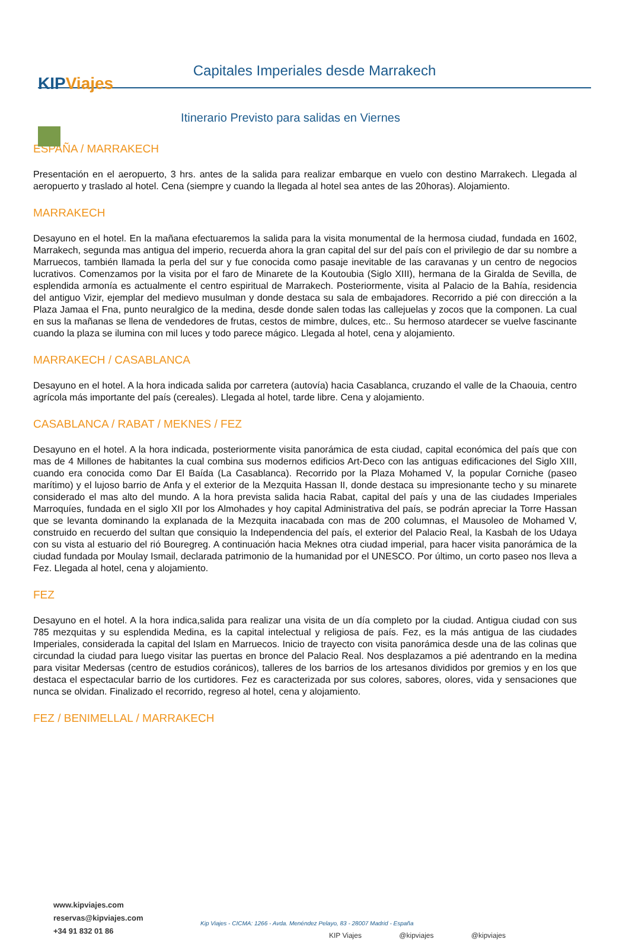KIPViajes
Capitales Imperiales desde Marrakech
Itinerario Previsto para salidas en Viernes
ESPAÑA / MARRAKECH
Presentación en el aeropuerto, 3 hrs. antes de la salida para realizar embarque en vuelo con destino Marrakech. Llegada al aeropuerto y traslado al hotel. Cena (siempre y cuando la llegada al hotel sea antes de las 20horas). Alojamiento.
MARRAKECH
Desayuno en el hotel. En la mañana efectuaremos la salida para la visita monumental de la hermosa ciudad, fundada en 1602, Marrakech, segunda mas antigua del imperio, recuerda ahora la gran capital del sur del país con el privilegio de dar su nombre a Marruecos, también llamada la perla del sur y fue conocida como pasaje inevitable de las caravanas y un centro de negocios lucrativos. Comenzamos por la visita por el faro de Minarete de la Koutoubia (Siglo XIII), hermana de la Giralda de Sevilla, de esplendida armonía es actualmente el centro espiritual de Marrakech. Posteriormente, visita al Palacio de la Bahía, residencia del antiguo Vizir, ejemplar del medievo musulman y donde destaca su sala de embajadores. Recorrido a pié con dirección a la Plaza Jamaa el Fna, punto neuralgico de la medina, desde donde salen todas las callejuelas y zocos que la componen. La cual en sus la mañanas se llena de vendedores de frutas, cestos de mimbre, dulces, etc.. Su hermoso atardecer se vuelve fascinante cuando la plaza se ilumina con mil luces y todo parece mágico. Llegada al hotel, cena y alojamiento.
MARRAKECH / CASABLANCA
Desayuno en el hotel. A la hora indicada salida por carretera (autovía) hacia Casablanca, cruzando el valle de la Chaouia, centro agrícola más importante del país (cereales). Llegada al hotel, tarde libre. Cena y alojamiento.
CASABLANCA / RABAT / MEKNES / FEZ
Desayuno en el hotel. A la hora indicada, posteriormente visita panorámica de esta ciudad, capital económica del país que con mas de 4 Millones de habitantes la cual combina sus modernos edificios Art-Deco con las antiguas edificaciones del Siglo XIII, cuando era conocida como Dar El Baída (La Casablanca). Recorrido por la Plaza Mohamed V, la popular Corniche (paseo marítimo) y el lujoso barrio de Anfa y el exterior de la Mezquita Hassan II, donde destaca su impresionante techo y su minarete considerado el mas alto del mundo. A la hora prevista salida hacia Rabat, capital del país y una de las ciudades Imperiales Marroquíes, fundada en el siglo XII por los Almohades y hoy capital Administrativa del país, se podrán apreciar la Torre Hassan que se levanta dominando la explanada de la Mezquita inacabada con mas de 200 columnas, el Mausoleo de Mohamed V, construido en recuerdo del sultan que consiquio la Independencia del país, el exterior del Palacio Real, la Kasbah de los Udaya con su vista al estuario del rió Bouregreg. A continuación hacia Meknes otra ciudad imperial, para hacer visita panorámica de la ciudad fundada por Moulay Ismail, declarada patrimonio de la humanidad por el UNESCO. Por último, un corto paseo nos lleva a Fez. Llegada al hotel, cena y alojamiento.
FEZ
Desayuno en el hotel. A la hora indica,salida para realizar una visita de un día completo por la ciudad. Antigua ciudad con sus 785 mezquitas y su esplendida Medina, es la capital intelectual y religiosa de país. Fez, es la más antigua de las ciudades Imperiales, considerada la capital del Islam en Marruecos. Inicio de trayecto con visita panorámica desde una de las colinas que circundad la ciudad para luego visitar las puertas en bronce del Palacio Real. Nos desplazamos a pié adentrando en la medina para visitar Medersas (centro de estudios coránicos), talleres de los barrios de los artesanos divididos por gremios y en los que destaca el espectacular barrio de los curtidores. Fez es caracterizada por sus colores, sabores, olores, vida y sensaciones que nunca se olvidan. Finalizado el recorrido, regreso al hotel, cena y alojamiento.
FEZ / BENIMELLAL / MARRAKECH
www.kipviajes.com
reservas@kipviajes.com
+34 91 832 01 86
Kip Viajes - CICMA: 1266 - Avda. Menéndez Pelayo, 83 - 28007 Madrid - España
KIP Viajes @kipviajes @kipviajes